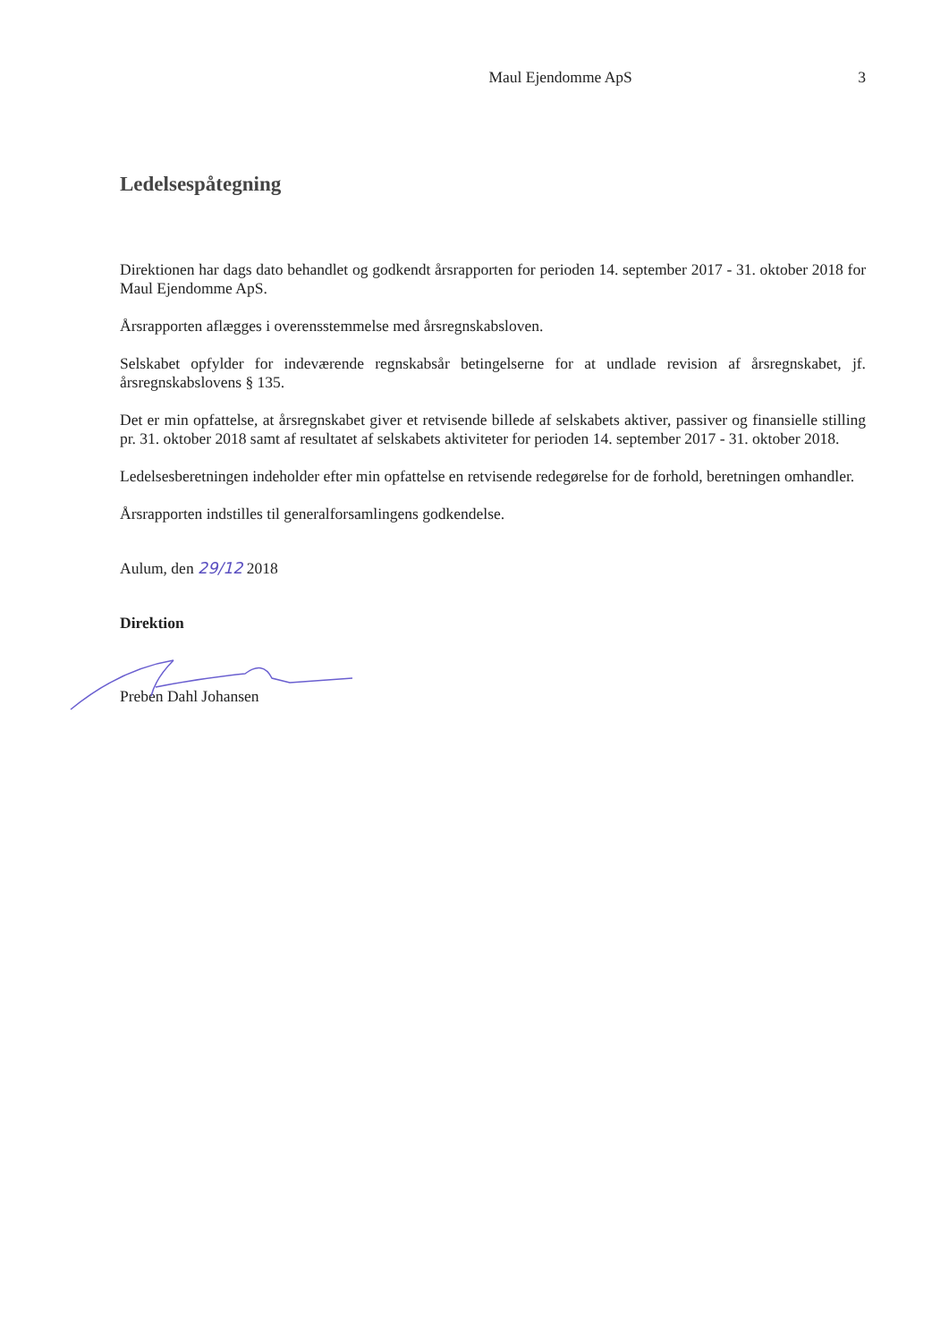Maul Ejendomme ApS 3
Ledelsespåtegning
Direktionen har dags dato behandlet og godkendt årsrapporten for perioden 14. september 2017 - 31. oktober 2018 for Maul Ejendomme ApS.
Årsrapporten aflægges i overensstemmelse med årsregnskabsloven.
Selskabet opfylder for indeværende regnskabsår betingelserne for at undlade revision af årsregnskabet, jf. årsregnskabslovens § 135.
Det er min opfattelse, at årsregnskabet giver et retvisende billede af selskabets aktiver, passiver og finansielle stilling pr. 31. oktober 2018 samt af resultatet af selskabets aktiviteter for perioden 14. september 2017 - 31. oktober 2018.
Ledelsesberetningen indeholder efter min opfattelse en retvisende redegørelse for de forhold, beretningen omhandler.
Årsrapporten indstilles til generalforsamlingens godkendelse.
Aulum, den 29/12 2018
Direktion
Preben Dahl Johansen